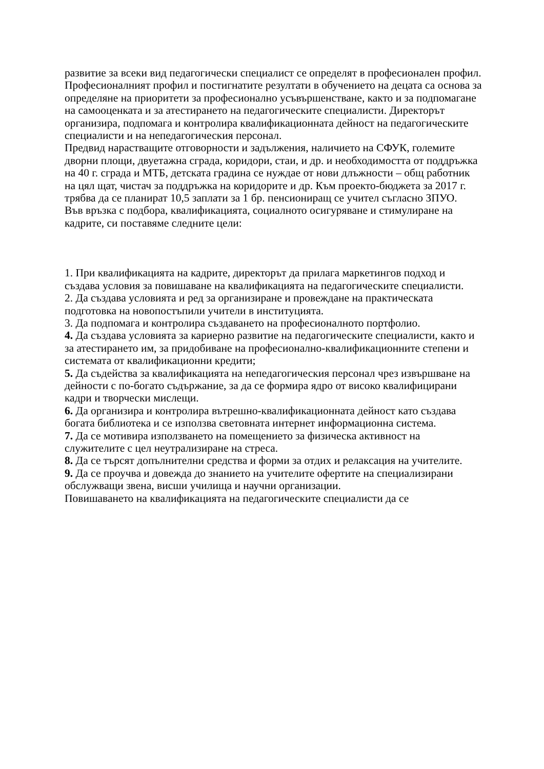развитие за всеки вид педагогически специалист се определят в професионален профил. Професионалният профил и постигнатите резултати в обучението на децата са основа за определяне на приоритети за професионално усъвършенстване, както и за подпомагане на самооценката и за атестирането на педагогическите специалисти. Директорът организира, подпомага и контролира квалификационната дейност на педагогическите специалисти и на непедагогическия персонал.
Предвид нарастващите отговорности и задължения, наличието на СФУК, големите дворни площи, двуетажна сграда, коридори, стаи, и др. и необходимостта от поддръжка на 40 г. сграда и МТБ, детската градина се нуждае от нови длъжности – общ работник на цял щат, чистач за поддръжка на коридорите и др. Към проекто-бюджета за 2017 г. трябва да се планират 10,5 заплати за 1 бр. пенсиониращ се учител съгласно ЗПУО.
Във връзка с подбора, квалификацията, социалното осигуряване и стимулиране на кадрите, си поставяме следните цели:
1. При квалификацията на кадрите, директорът да прилага маркетингов подход и създава условия за повишаване на квалификацията на педагогическите специалисти.
2. Да създава условията и ред за организиране и провеждане на практическата подготовка на новопостъпили учители в институцията.
3. Да подпомага и контролира създаването на професионалното портфолио.
4. Да създава условията за кариерно развитие на педагогическите специалисти, както и за атестирането им, за придобиване на професионално-квалификационните степени и системата от квалификационни кредити;
5. Да съдейства за квалификацията на непедагогическия персонал чрез извършване на дейности с по-богато съдържание, за да се формира ядро от високо квалифицирани кадри и творчески мислещи.
6. Да организира и контролира вътрешно-квалификационната дейност като създава богата библиотека и се използва световната интернет информационна система.
7. Да се мотивира използването на помещението за физическа активност на служителите с цел неутрализиране на стреса.
8. Да се търсят допълнителни средства и форми за отдих и релаксация на учителите.
9. Да се проучва и довежда до знанието на учителите офертите на специализирани обслужващи звена, висши училища и научни организации.
Повишаването на квалификацията на педагогическите специалисти да се